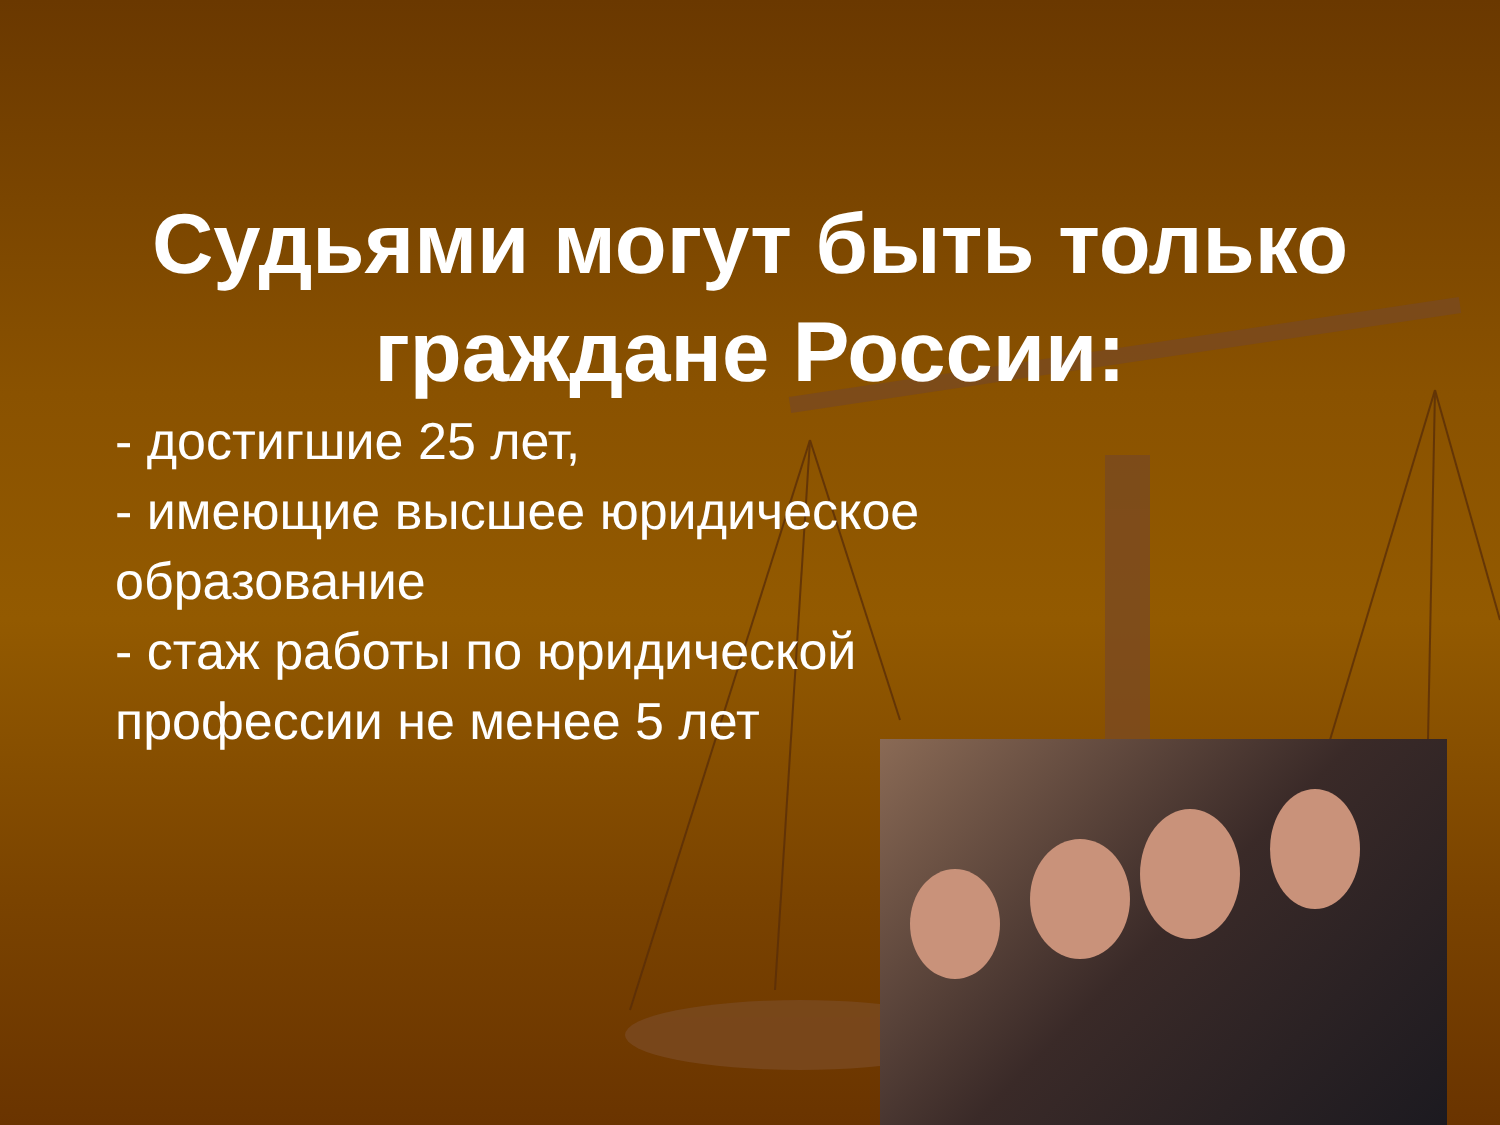Судьями могут быть только граждане России:
- достигшие 25 лет,
- имеющие высшее юридическое образование
- стаж работы по юридической профессии не менее 5 лет